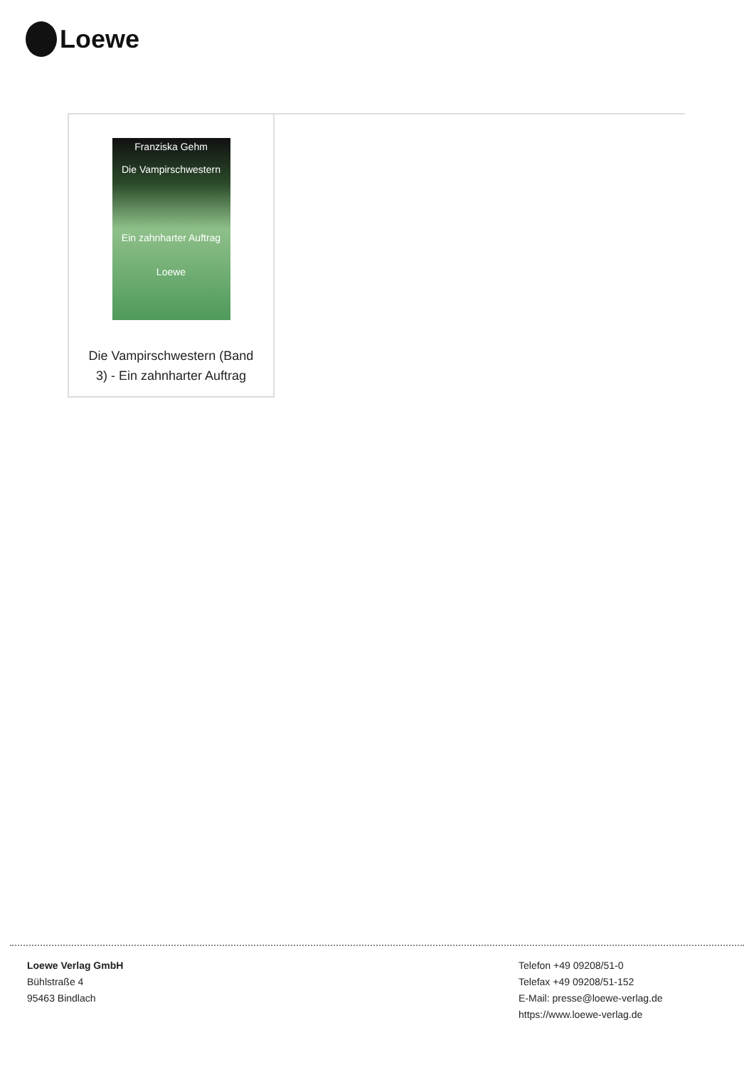Loewe
Franziska Gehm
Die Vampirschwestern
Ein zahnharter Auftrag
Loewe
Die Vampirschwestern (Band 3) - Ein zahnharter Auftrag
Loewe Verlag GmbH
Bühlstraße 4
95463 Bindlach
Telefon +49 09208/51-0
Telefax +49 09208/51-152
E-Mail: presse@loewe-verlag.de
https://www.loewe-verlag.de